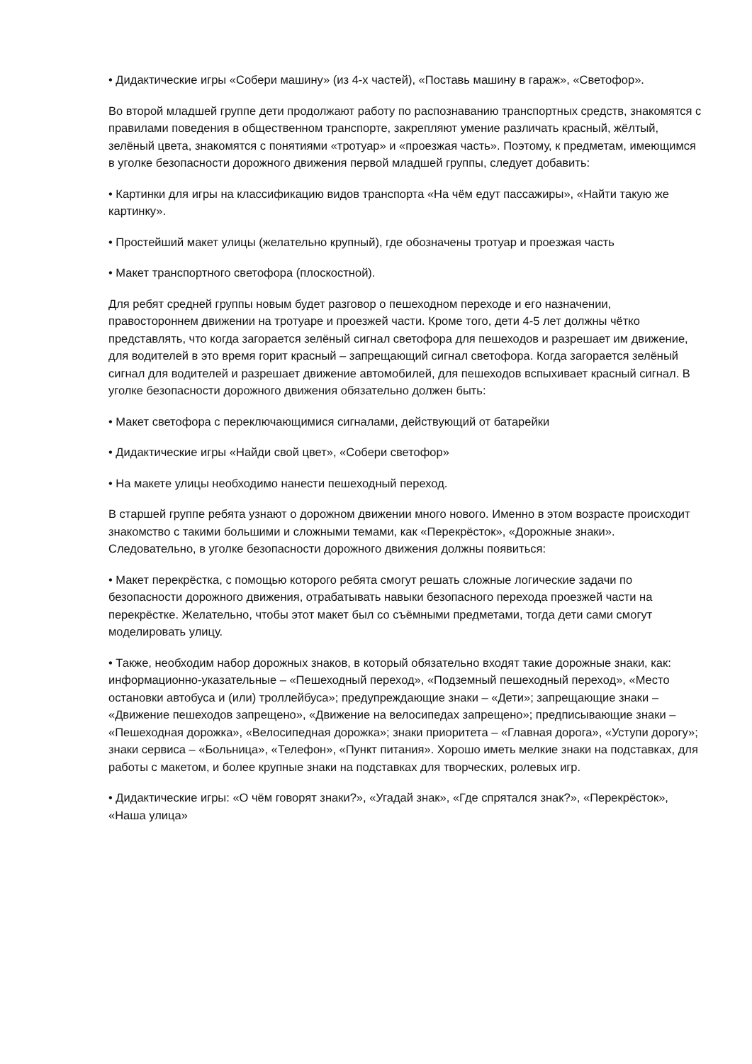• Дидактические игры «Собери машину» (из 4-х частей), «Поставь машину в гараж», «Светофор».
Во второй младшей группе дети продолжают работу по распознаванию транспортных средств, знакомятся с правилами поведения в общественном транспорте, закрепляют умение различать красный, жёлтый, зелёный цвета, знакомятся с понятиями «тротуар» и «проезжая часть». Поэтому, к предметам, имеющимся в уголке безопасности дорожного движения первой младшей группы, следует добавить:
• Картинки для игры на классификацию видов транспорта «На чём едут пассажиры», «Найти такую же картинку».
• Простейший макет улицы (желательно крупный), где обозначены тротуар и проезжая часть
• Макет транспортного светофора (плоскостной).
Для ребят средней группы новым будет разговор о пешеходном переходе и его назначении, правостороннем движении на тротуаре и проезжей части. Кроме того, дети 4-5 лет должны чётко представлять, что когда загорается зелёный сигнал светофора для пешеходов и разрешает им движение, для водителей в это время горит красный – запрещающий сигнал светофора. Когда загорается зелёный сигнал для водителей и разрешает движение автомобилей, для пешеходов вспыхивает красный сигнал. В уголке безопасности дорожного движения обязательно должен быть:
• Макет светофора с переключающимися сигналами, действующий от батарейки
• Дидактические игры «Найди свой цвет», «Собери светофор»
• На макете улицы необходимо нанести пешеходный переход.
В старшей группе ребята узнают о дорожном движении много нового. Именно в этом возрасте происходит знакомство с такими большими и сложными темами, как «Перекрёсток», «Дорожные знаки». Следовательно, в уголке безопасности дорожного движения должны появиться:
• Макет перекрёстка, с помощью которого ребята смогут решать сложные логические задачи по безопасности дорожного движения, отрабатывать навыки безопасного перехода проезжей части на перекрёстке. Желательно, чтобы этот макет был со съёмными предметами, тогда дети сами смогут моделировать улицу.
• Также, необходим набор дорожных знаков, в который обязательно входят такие дорожные знаки, как: информационно-указательные – «Пешеходный переход», «Подземный пешеходный переход», «Место остановки автобуса и (или) троллейбуса»; предупреждающие знаки – «Дети»; запрещающие знаки – «Движение пешеходов запрещено», «Движение на велосипедах запрещено»; предписывающие знаки – «Пешеходная дорожка», «Велосипедная дорожка»; знаки приоритета – «Главная дорога», «Уступи дорогу»; знаки сервиса – «Больница», «Телефон», «Пункт питания». Хорошо иметь мелкие знаки на подставках, для работы с макетом, и более крупные знаки на подставках для творческих, ролевых игр.
• Дидактические игры: «О чём говорят знаки?», «Угадай знак», «Где спрятался знак?», «Перекрёсток», «Наша улица»